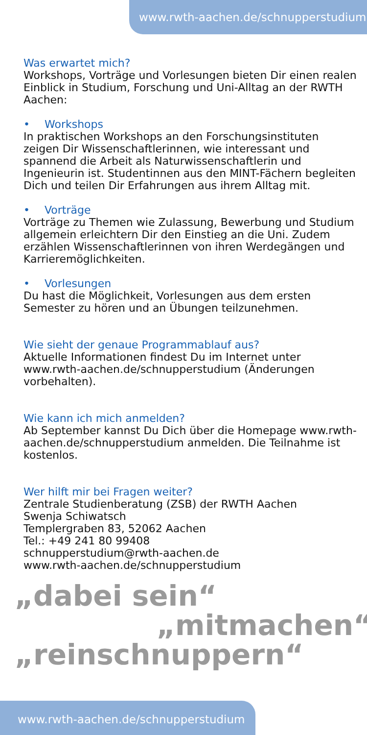www.rwth-aachen.de/schnupperstudium
Was erwartet mich?
Workshops, Vorträge und Vorlesungen bieten Dir einen realen Einblick in Studium, Forschung und Uni-Alltag an der RWTH Aachen:
• Workshops
In praktischen Workshops an den Forschungsinstituten zeigen Dir Wissenschaftlerinnen, wie interessant und spannend die Arbeit als Naturwissenschaftlerin und Ingenieurin ist. Studentinnen aus den MINT-Fächern begleiten Dich und teilen Dir Erfahrungen aus ihrem Alltag mit.
• Vorträge
Vorträge zu Themen wie Zulassung, Bewerbung und Studium allgemein erleichtern Dir den Einstieg an die Uni. Zudem erzählen Wissenschaftlerinnen von ihren Werdegängen und Karrieremöglichkeiten.
• Vorlesungen
Du hast die Möglichkeit, Vorlesungen aus dem ersten Semester zu hören und an Übungen teilzunehmen.
Wie sieht der genaue Programmablauf aus?
Aktuelle Informationen findest Du im Internet unter www.rwth-aachen.de/schnupperstudium (Änderungen vorbehalten).
Wie kann ich mich anmelden?
Ab September kannst Du Dich über die Homepage www.rwth-aachen.de/schnupperstudium anmelden. Die Teilnahme ist kostenlos.
Wer hilft mir bei Fragen weiter?
Zentrale Studienberatung (ZSB) der RWTH Aachen
Swenja Schiwatsch
Templergraben 83, 52062 Aachen
Tel.: +49 241 80 99408
schnupperstudium@rwth-aachen.de
www.rwth-aachen.de/schnupperstudium
„dabei sein“
„mitmachen“
„reinschnuppern“
www.rwth-aachen.de/schnupperstudium